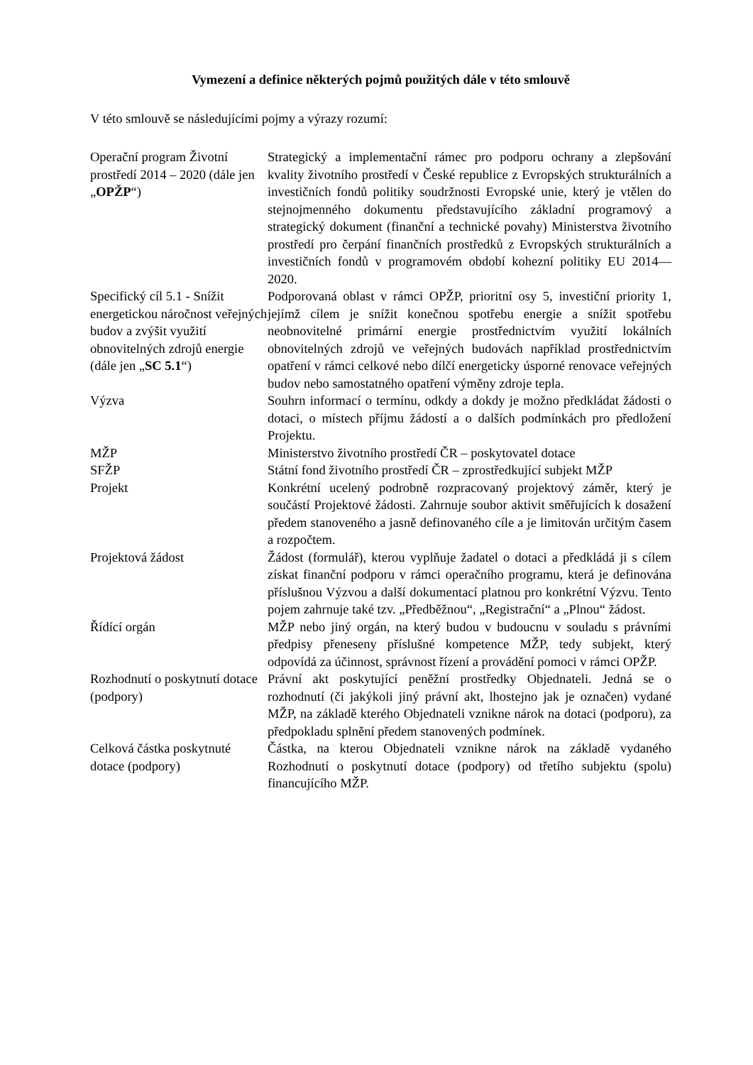Vymezení a definice některých pojmů použitých dále v této smlouvě
V této smlouvě se následujícími pojmy a výrazy rozumí:
| Operační program Životní prostředí 2014 – 2020 (dále jen „ OPŽP “) | Strategický a implementační rámec pro podporu ochrany a zlepšování kvality životního prostředí v České republice z Evropských strukturálních a investičních fondů politiky soudržnosti Evropské unie, který je vtělen do stejnojmenného dokumentu představujícího základní programový a strategický dokument (finanční a technické povahy) Ministerstva životního prostředí pro čerpání finančních prostředků z Evropských strukturálních a investičních fondů v programovém období kohezní politiky EU 2014—2020. |
| Specifický cíl 5.1 - Snížit energetickou náročnost veřejných budov a zvýšit využití obnovitelných zdrojů energie (dále jen „ SC 5.1 “) | Podporovaná oblast v rámci OPŽP, prioritní osy 5, investiční priority 1, jejímž cílem je snížit konečnou spotřebu energie a snížit spotřebu neobnovitelné primární energie prostřednictvím využití lokálních obnovitelných zdrojů ve veřejných budovách například prostřednictvím opatření v rámci celkové nebo dílčí energeticky úsporné renovace veřejných budov nebo samostatného opatření výměny zdroje tepla. |
| Výzva | Souhrn informací o termínu, odkdy a dokdy je možno předkládat žádosti o dotaci, o místech příjmu žádostí a o dalších podmínkách pro předložení Projektu. |
| MŽP | Ministerstvo životního prostředí ČR – poskytovatel dotace |
| SFŽP | Státní fond životního prostředí ČR – zprostředkující subjekt MŽP |
| Projekt | Konkrétní ucelený podrobně rozpracovaný projektový záměr, který je součástí Projektové žádosti. Zahrnuje soubor aktivit směřujících k dosažení předem stanoveného a jasně definovaného cíle a je limitován určitým časem a rozpočtem. |
| Projektová žádost | Žádost (formulář), kterou vyplňuje žadatel o dotaci a předkládá ji s cílem získat finanční podporu v rámci operačního programu, která je definována příslušnou Výzvou a další dokumentací platnou pro konkrétní Výzvu. Tento pojem zahrnuje také tzv. „Předběžnou“, „Registrační“ a „Plnou“ žádost. |
| Řídící orgán | MŽP nebo jiný orgán, na který budou v budoucnu v souladu s právními předpisy přeneseny příslušné kompetence MŽP, tedy subjekt, který odpovídá za účinnost, správnost řízení a provádění pomoci v rámci OPŽP. |
| Rozhodnutí o poskytnutí dotace (podpory) | Právní akt poskytující peněžní prostředky Objednateli. Jedná se o rozhodnutí (či jakýkoli jiný právní akt, lhostejno jak je označen) vydané MŽP, na základě kterého Objednateli vznikne nárok na dotaci (podporu), za předpokladu splnění předem stanovených podmínek. |
| Celková částka poskytnuté dotace (podpory) | Částka, na kterou Objednateli vznikne nárok na základě vydaného Rozhodnutí o poskytnutí dotace (podpory) od třetího subjektu (spolu) financujícího MŽP. |